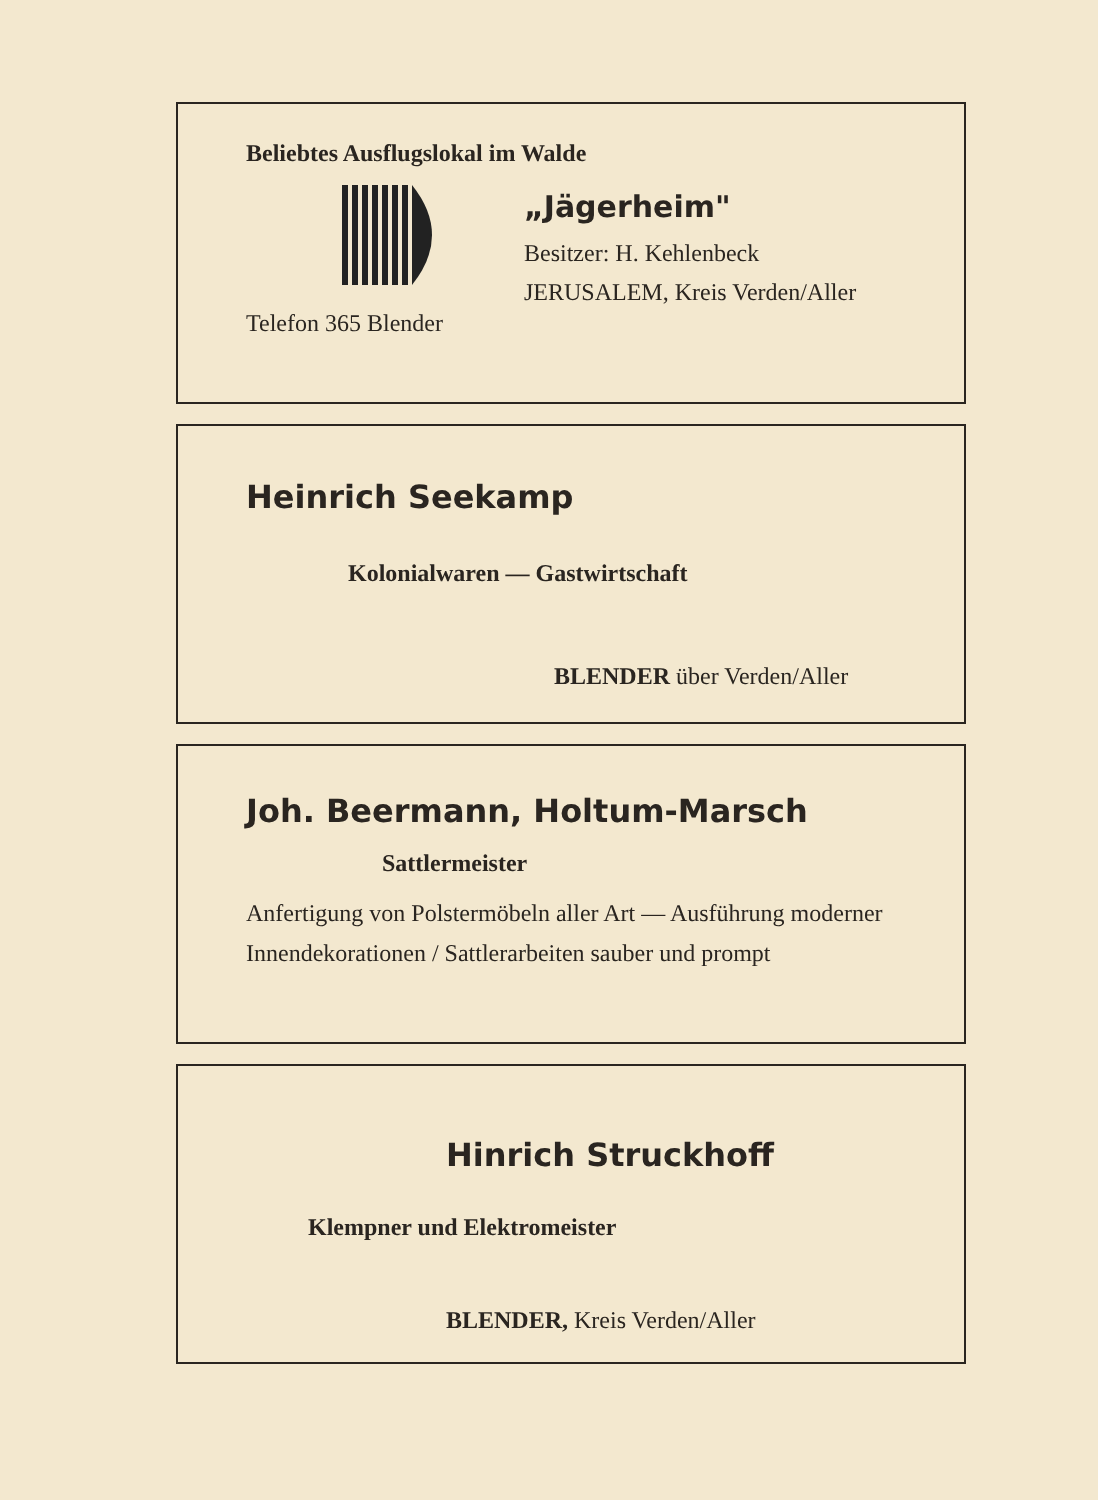Beliebtes Ausflugslokal im Walde
„Jägerheim"
Besitzer: H. Kehlenbeck
JERUSALEM, Kreis Verden/Aller
Telefon 365 Blender
Heinrich Seekamp
Kolonialwaren — Gastwirtschaft
BLENDER über Verden/Aller
Joh. Beermann, Holtum-Marsch
Sattlermeister
Anfertigung von Polstermöbeln aller Art — Ausführung moderner Innendekorationen / Sattlerarbeiten sauber und prompt
Hinrich Struckhoff
Klempner und Elektromeister
BLENDER, Kreis Verden/Aller